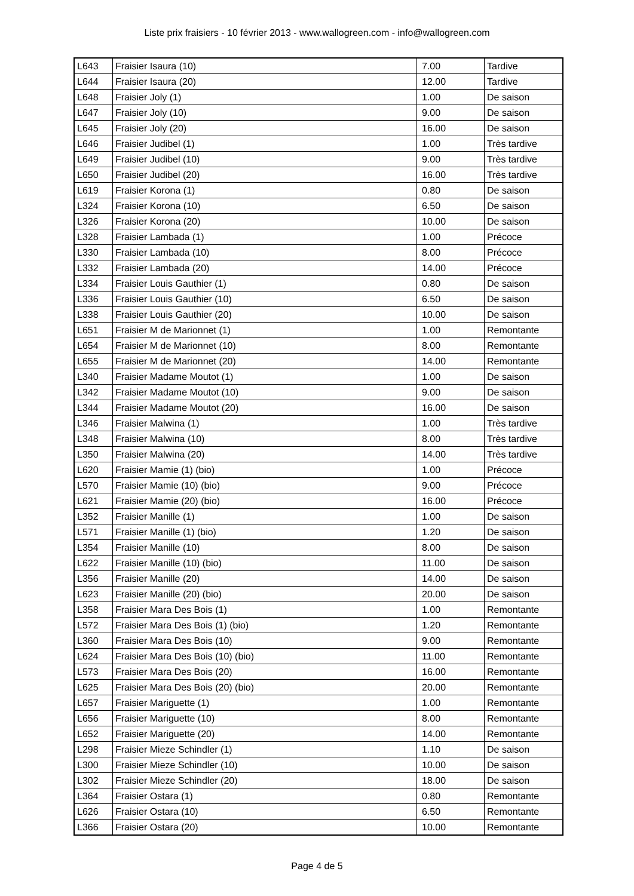Liste prix fraisiers - 10 février 2013 - www.wallogreen.com - info@wallogreen.com
| L643 | Fraisier Isaura (10) | 7.00 | Tardive |
| L644 | Fraisier Isaura (20) | 12.00 | Tardive |
| L648 | Fraisier Joly (1) | 1.00 | De saison |
| L647 | Fraisier Joly (10) | 9.00 | De saison |
| L645 | Fraisier Joly (20) | 16.00 | De saison |
| L646 | Fraisier Judibel (1) | 1.00 | Très tardive |
| L649 | Fraisier Judibel (10) | 9.00 | Très tardive |
| L650 | Fraisier Judibel (20) | 16.00 | Très tardive |
| L619 | Fraisier Korona (1) | 0.80 | De saison |
| L324 | Fraisier Korona (10) | 6.50 | De saison |
| L326 | Fraisier Korona (20) | 10.00 | De saison |
| L328 | Fraisier Lambada (1) | 1.00 | Précoce |
| L330 | Fraisier Lambada (10) | 8.00 | Précoce |
| L332 | Fraisier Lambada (20) | 14.00 | Précoce |
| L334 | Fraisier Louis Gauthier (1) | 0.80 | De saison |
| L336 | Fraisier Louis Gauthier (10) | 6.50 | De saison |
| L338 | Fraisier Louis Gauthier (20) | 10.00 | De saison |
| L651 | Fraisier M de Marionnet (1) | 1.00 | Remontante |
| L654 | Fraisier M de Marionnet (10) | 8.00 | Remontante |
| L655 | Fraisier M de Marionnet (20) | 14.00 | Remontante |
| L340 | Fraisier Madame Moutot (1) | 1.00 | De saison |
| L342 | Fraisier Madame Moutot (10) | 9.00 | De saison |
| L344 | Fraisier Madame Moutot (20) | 16.00 | De saison |
| L346 | Fraisier Malwina (1) | 1.00 | Très tardive |
| L348 | Fraisier Malwina (10) | 8.00 | Très tardive |
| L350 | Fraisier Malwina (20) | 14.00 | Très tardive |
| L620 | Fraisier Mamie (1) (bio) | 1.00 | Précoce |
| L570 | Fraisier Mamie (10) (bio) | 9.00 | Précoce |
| L621 | Fraisier Mamie (20) (bio) | 16.00 | Précoce |
| L352 | Fraisier Manille (1) | 1.00 | De saison |
| L571 | Fraisier Manille (1) (bio) | 1.20 | De saison |
| L354 | Fraisier Manille (10) | 8.00 | De saison |
| L622 | Fraisier Manille (10) (bio) | 11.00 | De saison |
| L356 | Fraisier Manille (20) | 14.00 | De saison |
| L623 | Fraisier Manille (20) (bio) | 20.00 | De saison |
| L358 | Fraisier Mara Des Bois (1) | 1.00 | Remontante |
| L572 | Fraisier Mara Des Bois (1) (bio) | 1.20 | Remontante |
| L360 | Fraisier Mara Des Bois (10) | 9.00 | Remontante |
| L624 | Fraisier Mara Des Bois (10) (bio) | 11.00 | Remontante |
| L573 | Fraisier Mara Des Bois (20) | 16.00 | Remontante |
| L625 | Fraisier Mara Des Bois (20) (bio) | 20.00 | Remontante |
| L657 | Fraisier Mariguette (1) | 1.00 | Remontante |
| L656 | Fraisier Mariguette (10) | 8.00 | Remontante |
| L652 | Fraisier Mariguette (20) | 14.00 | Remontante |
| L298 | Fraisier Mieze Schindler (1) | 1.10 | De saison |
| L300 | Fraisier Mieze Schindler (10) | 10.00 | De saison |
| L302 | Fraisier Mieze Schindler (20) | 18.00 | De saison |
| L364 | Fraisier Ostara (1) | 0.80 | Remontante |
| L626 | Fraisier Ostara (10) | 6.50 | Remontante |
| L366 | Fraisier Ostara (20) | 10.00 | Remontante |
Page 4 de 5